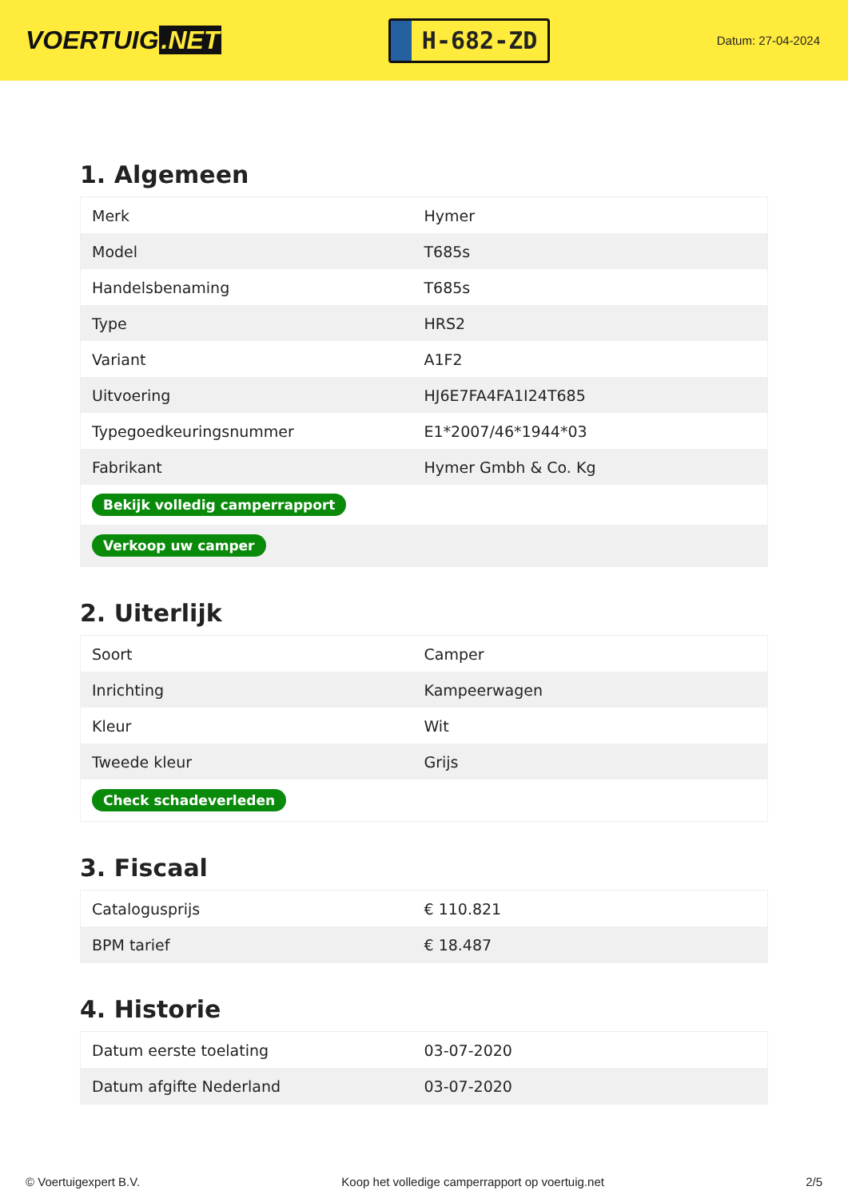VOERTUIG.NET
H-682-ZD
Datum: 27-04-2024
1. Algemeen
| Merk | Hymer |
| Model | T685s |
| Handelsbenaming | T685s |
| Type | HRS2 |
| Variant | A1F2 |
| Uitvoering | HJ6E7FA4FA1I24T685 |
| Typegoedkeuringsnummer | E1*2007/46*1944*03 |
| Fabrikant | Hymer Gmbh & Co. Kg |
| Bekijk volledig camperrapport | |
| Verkoop uw camper | |
2. Uiterlijk
| Soort | Camper |
| Inrichting | Kampeerwagen |
| Kleur | Wit |
| Tweede kleur | Grijs |
| Check schadeverleden | |
3. Fiscaal
| Catalogusprijs | € 110.821 |
| BPM tarief | € 18.487 |
4. Historie
| Datum eerste toelating | 03-07-2020 |
| Datum afgifte Nederland | 03-07-2020 |
© Voertuigexpert B.V. Koop het volledige camperrapport op voertuig.net 2/5